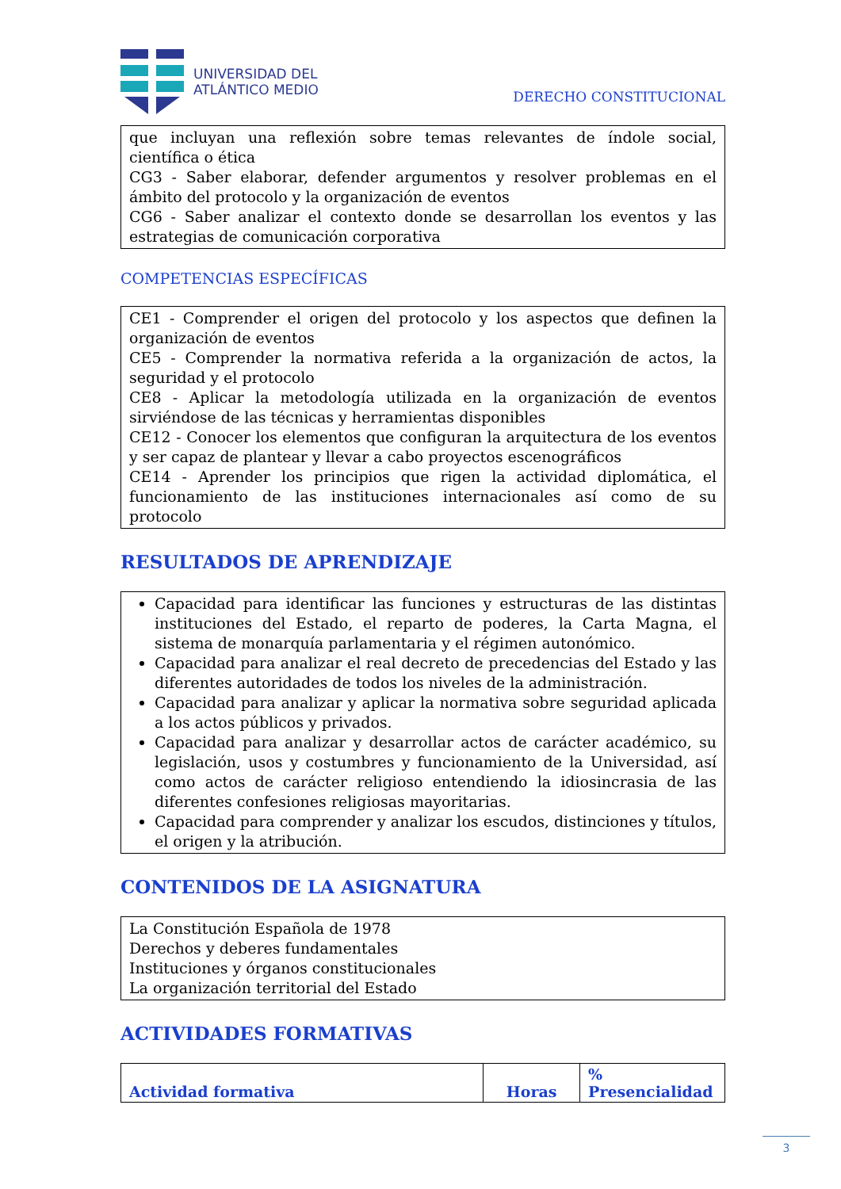UNIVERSIDAD DEL
ATLÁNTICO MEDIO
DERECHO CONSTITUCIONAL
que incluyan una reflexión sobre temas relevantes de índole social, científica o ética
CG3 - Saber elaborar, defender argumentos y resolver problemas en el ámbito del protocolo y la organización de eventos
CG6 - Saber analizar el contexto donde se desarrollan los eventos y las estrategias de comunicación corporativa
COMPETENCIAS ESPECÍFICAS
CE1 - Comprender el origen del protocolo y los aspectos que definen la organización de eventos
CE5 - Comprender la normativa referida a la organización de actos, la seguridad y el protocolo
CE8 - Aplicar la metodología utilizada en la organización de eventos sirviéndose de las técnicas y herramientas disponibles
CE12 - Conocer los elementos que configuran la arquitectura de los eventos y ser capaz de plantear y llevar a cabo proyectos escenográficos
CE14 - Aprender los principios que rigen la actividad diplomática, el funcionamiento de las instituciones internacionales así como de su protocolo
RESULTADOS DE APRENDIZAJE
Capacidad para identificar las funciones y estructuras de las distintas instituciones del Estado, el reparto de poderes, la Carta Magna, el sistema de monarquía parlamentaria y el régimen autonómico.
Capacidad para analizar el real decreto de precedencias del Estado y las diferentes autoridades de todos los niveles de la administración.
Capacidad para analizar y aplicar la normativa sobre seguridad aplicada a los actos públicos y privados.
Capacidad para analizar y desarrollar actos de carácter académico, su legislación, usos y costumbres y funcionamiento de la Universidad, así como actos de carácter religioso entendiendo la idiosincrasia de las diferentes confesiones religiosas mayoritarias.
Capacidad para comprender y analizar los escudos, distinciones y títulos, el origen y la atribución.
CONTENIDOS DE LA ASIGNATURA
La Constitución Española de 1978
Derechos y deberes fundamentales
Instituciones y órganos constitucionales
La organización territorial del Estado
ACTIVIDADES FORMATIVAS
| Actividad formativa | Horas | % Presencialidad |
| --- | --- | --- |
3